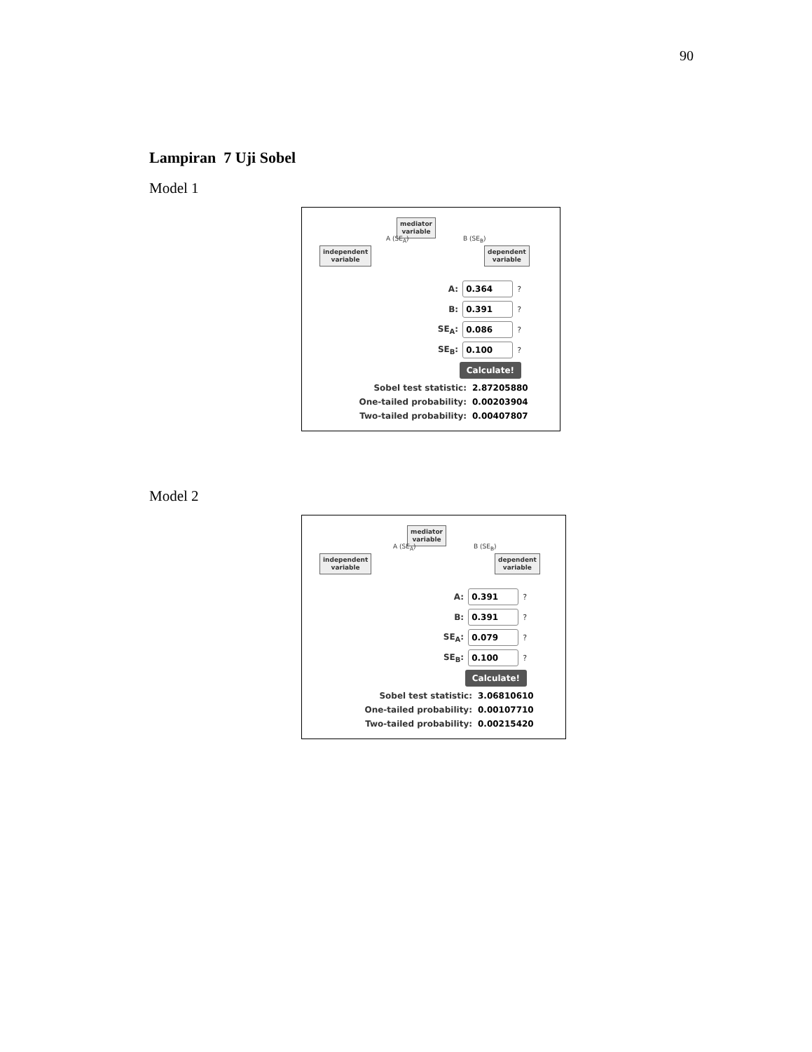90
Lampiran 7 Uji Sobel
Model 1
mediator
variable
independent
variable
dependent
variable
A (SE<sub>A</sub>) B (SE<sub>B</sub>)
A: 0.364?
B: 0.391?
SE<sub>A</sub>: 0.086?
SE<sub>B</sub>: 0.100?
Calculate!
Sobel test statistic: 2.87205880
One-tailed probability: 0.00203904
Two-tailed probability: 0.00407807
Model 2
mediator
variable
independent
variable
dependent
variable
A (SE<sub>A</sub>) B (SE<sub>B</sub>)
A: 0.391?
B: 0.391?
SE<sub>A</sub>: 0.079?
SE<sub>B</sub>: 0.100?
Calculate!
Sobel test statistic: 3.06810610
One-tailed probability: 0.00107710
Two-tailed probability: 0.00215420